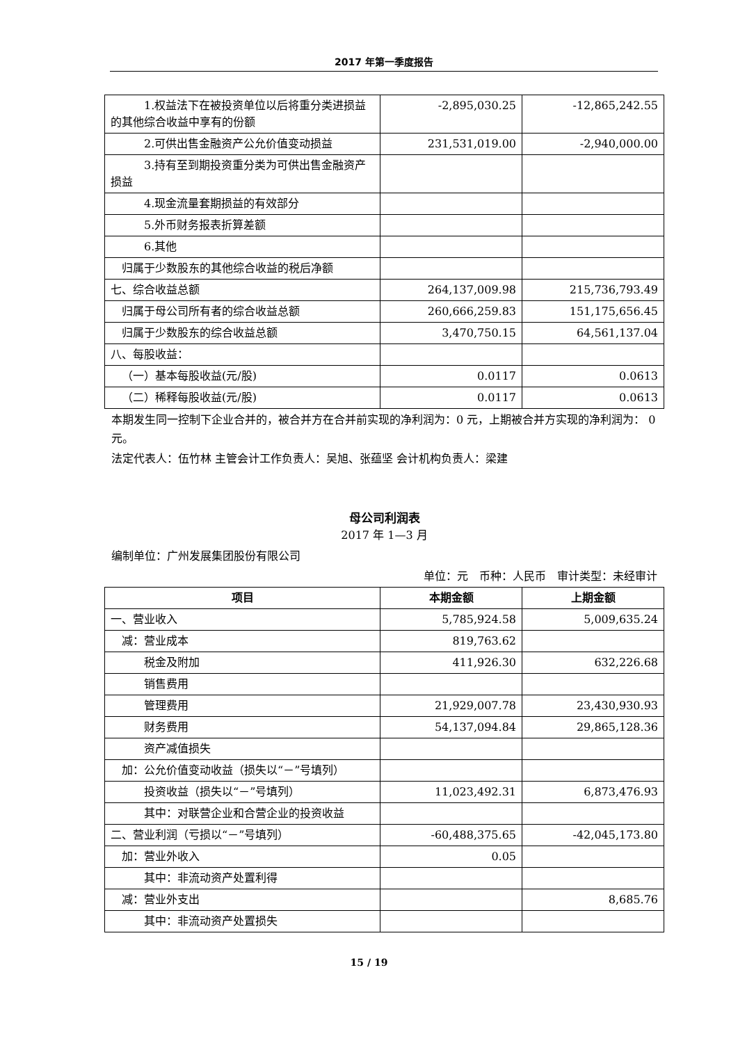2017 年第一季度报告
| 1.权益法下在被投资单位以后将重分类进损益的其他综合收益中享有的份额 | -2,895,030.25 | -12,865,242.55 |
| 2.可供出售金融资产公允价值变动损益 | 231,531,019.00 | -2,940,000.00 |
| 3.持有至到期投资重分类为可供出售金融资产损益 | | |
| 4.现金流量套期损益的有效部分 | | |
| 5.外币财务报表折算差额 | | |
| 6.其他 | | |
| 归属于少数股东的其他综合收益的税后净额 | | |
| 七、综合收益总额 | 264,137,009.98 | 215,736,793.49 |
| 归属于母公司所有者的综合收益总额 | 260,666,259.83 | 151,175,656.45 |
| 归属于少数股东的综合收益总额 | 3,470,750.15 | 64,561,137.04 |
| 八、每股收益： | | |
| （一）基本每股收益(元/股) | 0.0117 | 0.0613 |
| （二）稀释每股收益(元/股) | 0.0117 | 0.0613 |
本期发生同一控制下企业合并的，被合并方在合并前实现的净利润为：0 元，上期被合并方实现的净利润为： 0 元。
法定代表人：伍竹林 主管会计工作负责人：吴旭、张蕴坚 会计机构负责人：梁建
母公司利润表
2017 年 1—3 月
编制单位：广州发展集团股份有限公司
单位：元 币种：人民币 审计类型：未经审计
| 项目 | 本期金额 | 上期金额 |
| --- | --- | --- |
| 一、营业收入 | 5,785,924.58 | 5,009,635.24 |
| 减：营业成本 | 819,763.62 | |
| 税金及附加 | 411,926.30 | 632,226.68 |
| 销售费用 | | |
| 管理费用 | 21,929,007.78 | 23,430,930.93 |
| 财务费用 | 54,137,094.84 | 29,865,128.36 |
| 资产减值损失 | | |
| 加：公允价值变动收益（损失以“－”号填列） | | |
| 投资收益（损失以“－”号填列） | 11,023,492.31 | 6,873,476.93 |
| 其中：对联营企业和合营企业的投资收益 | | |
| 二、营业利润（亏损以“－”号填列） | -60,488,375.65 | -42,045,173.80 |
| 加：营业外收入 | 0.05 | |
| 其中：非流动资产处置利得 | | |
| 减：营业外支出 | | 8,685.76 |
| 其中：非流动资产处置损失 | | |
15 / 19